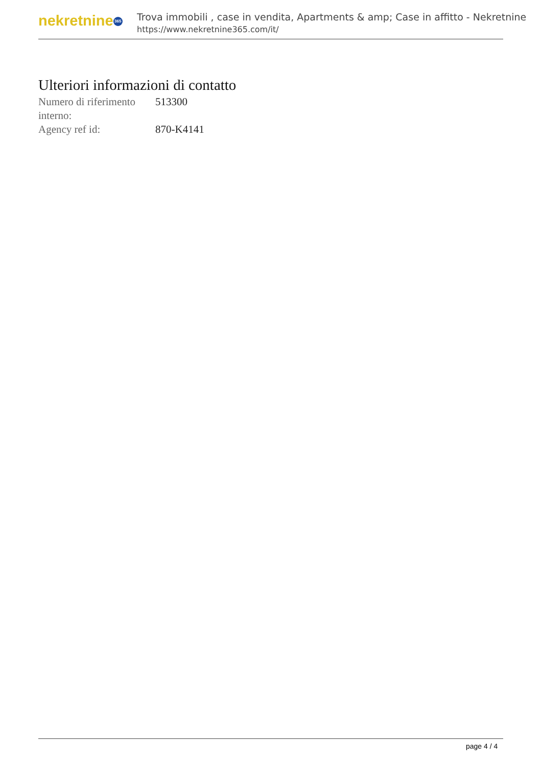nekretnine 365
Trova immobili , case in vendita, Apartments & amp; Case in affitto - Nekretnine
https://www.nekretnine365.com/it/
Ulteriori informazioni di contatto
| Numero di riferimento interno: | 513300 |
| Agency ref id: | 870-K4141 |
page 4 / 4